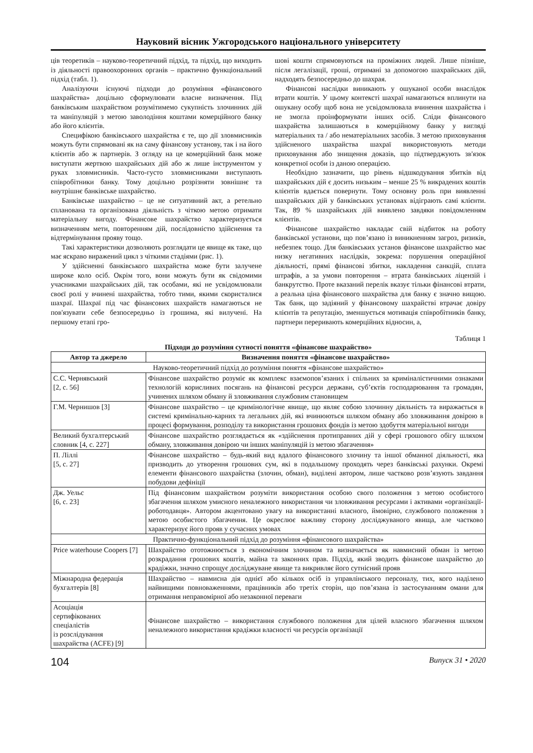Науковий вісник Ужгородського національного університету
ців теоретиків – науково-теоретичний підхід, та підхід, що виходить із діяльності правоохоронних органів – практично функціональний підхід (табл. 1).
Аналізуючи існуючі підходи до розуміння «фінансового шахрайства» доцільно сформулювати власне визначення. Під банківським шахрайством розумітимемо сукупність злочинних дій та маніпуляцій з метою заволодіння коштами комерційного банку або його клієнтів.
Специфікою банківського шахрайства є те, що дії зловмисників можуть бути спрямовані як на саму фінансову установу, так і на його клієнтів або ж партнерів. З огляду на це комерційний банк може виступати жертвою шахрайських дій або ж лише інструментом у руках зловмисників. Часто-густо зловмисниками виступають співробітники банку. Тому доцільно розрізняти зовнішнє та внутрішнє банківське шахрайство.
Банківське шахрайство – це не ситуативний акт, а ретельно спланована та організована діяльність з чіткою метою отримати матеріальну вигоду. Фінансове шахрайство характеризується визначенням мети, повторенням дій, послідовністю здійснення та відтермінування прояву тощо.
Такі характеристики дозволяють розглядати це явище як таке, що має яскраво виражений цикл з чіткими стадіями (рис. 1).
У здійсненні банківського шахрайства може бути залучене широке коло осіб. Окрім того, вони можуть бути як свідомими учасниками шахрайських дій, так особами, які не усвідомлювали своєї ролі у вчинені шахрайства, тобто тими, якими скористалися шахраї. Шахраї під час фінансових шахрайств намагаються не пов'язувати себе безпосередньо із грошима, які вилучені. На першому етапі гро-
шові кошти спрямовуються на проміжних людей. Лише пізніше, після легалізації, гроші, отримані за допомогою шахрайських дій, надходять безпосередньо до шахрая.
Фінансові наслідки виникають у ошуканої особи внаслідок втрати коштів. У цьому контексті шахраї намагаються вплинути на ошукану особу щоб вона не усвідомлювала вчинення шахрайства і не змогла проінформувати інших осіб. Сліди фінансового шахрайства залишаються в комерційному банку у вигляді матеріальних та / або нематеріальних засобів. З метою приховування здійсненого шахрайства шахраї використовують методи приховування або знищення доказів, що підтверджують зв'язок конкретної особи із даною операцією.
Необхідно зазначити, що рівень відшкодування збитків від шахрайських дій є досить низьким – менше 25 % викрадених коштів клієнтів вдається повернути. Тому основну роль при виявленні шахрайських дій у банківських установах відіграють самі клієнти. Так, 89 % шахрайських дій виявлено завдяки повідомленням клієнтів.
Фінансове шахрайство накладає свій відбиток на роботу банківської установи, що пов’язано із виникненням загроз, ризиків, небезпек тощо. Для банківських установ фінансове шахрайство має низку негативних наслідків, зокрема: порушення операційної діяльності, прямі фінансові збитки, накладення санкцій, сплата штрафів, а за умови повторення – втрата банківських ліцензій і банкрутство. Проте вказаний перелік вказує тільки фінансові втрати, а реальна ціна фінансового шахрайства для банку є значно вищою. Так банк, що задіяний у фінансовому шахрайстві втрачає довіру клієнтів та репутацію, зменшується мотивація співробітників банку, партнери переривають комерційних відносин, а,
Таблиця 1
Підходи до розуміння сутності поняття «фінансове шахрайство»
| Автор та джерело | Визначення поняття «фінансове шахрайство» |
| --- | --- |
| Науково-теоретичний підхід до розуміння поняття «фінансове шахрайство» | |
| С.С. Чернявський [2, с. 56] | Фінансове шахрайство розуміє як комплекс взаємопов’язаних і спільних за криміналістичними ознаками технологій корисливих посягань на фінансові ресурси держави, суб’єктів господарювання та громадян, учинених шляхом обману й зловживання службовим становищем |
| Г.М. Чернишов [3] | Фінансове шахрайство – це кримінологічне явище, що являє собою злочинну діяльність та виражається в системі кримінально-карних та легальних дій, які вчинюються шляхом обману або зловживання довірою в процесі формування, розподілу та використання грошових фондів із метою здобуття матеріальної вигоди |
| Великий бухгалтерський словник [4, с. 227] | Фінансове шахрайство розглядається як «здійснення протиправних дій у сфері грошового обігу шляхом обману, зловживання довірою чи інших маніпуляцій із метою збагачення» |
| П. Ліллі [5, с. 27] | Фінансове шахрайство – будь-який вид вдалого фінансового злочину та іншої обманної діяльності, яка призводить до утворення грошових сум, які в подальшому проходять через банківські рахунки. Окремі елементи фінансового шахрайства (злочин, обман), виділені автором, лише частково розв’язують завдання побудови дефініції |
| Дж. Уельс [6, с. 23] | Під фінансовим шахрайством розуміти використання особою свого положення з метою особистого збагачення шляхом умисного неналежного використання чи зловживання ресурсами і активами «організації-роботодавця». Автором акцентовано увагу на використанні власного, ймовірно, службового положення з метою особистого збагачення. Це окреслює важливу сторону досліджуваного явища, але частково характеризує його прояв у сучасних умовах |
| Практично-функціональний підхід до розуміння «фінансового шахрайства» | |
| Price waterhouse Coopers [7] | Шахрайство ототожнюється з економічним злочином та визначається як навмисний обман із метою розкрадання грошових коштів, майна та законних прав. Підхід, який зводить фінансове шахрайство до крадіжки, значно спрощує досліджуване явище та викривляє його сутнісний прояв |
| Міжнародна федерація бухгалтерів [8] | Шахрайство – навмисна дія однієї або кількох осіб із управлінського персоналу, тих, кого наділено найвищими повноваженнями, працівників або третіх сторін, що пов’язана із застосуванням омани для отримання неправомірної або незаконної переваги |
| Асоціація сертифікованих спеціалістів із розслідування шахрайства (ACFE) [9] | Фінансове шахрайство – використання службового положення для цілей власного збагачення шляхом неналежного використання крадіжки власності чи ресурсів організації |
104 Випуск 31 • 2020